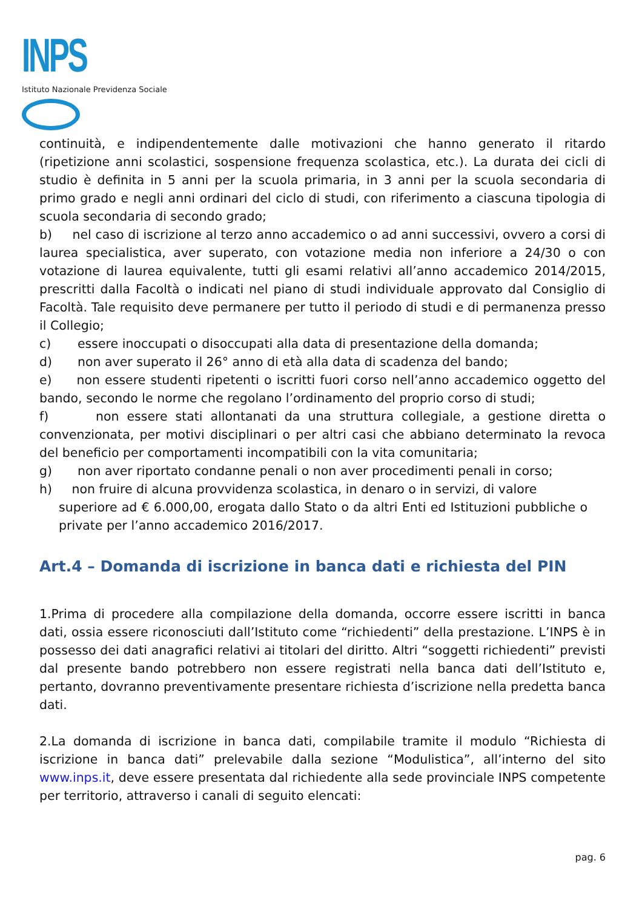INPS
Istituto Nazionale Previdenza Sociale
continuità, e indipendentemente dalle motivazioni che hanno generato il ritardo (ripetizione anni scolastici, sospensione frequenza scolastica, etc.). La durata dei cicli di studio è definita in 5 anni per la scuola primaria, in 3 anni per la scuola secondaria di primo grado e negli anni ordinari del ciclo di studi, con riferimento a ciascuna tipologia di scuola secondaria di secondo grado;
b) nel caso di iscrizione al terzo anno accademico o ad anni successivi, ovvero a corsi di laurea specialistica, aver superato, con votazione media non inferiore a 24/30 o con votazione di laurea equivalente, tutti gli esami relativi all’anno accademico 2014/2015, prescritti dalla Facoltà o indicati nel piano di studi individuale approvato dal Consiglio di Facoltà. Tale requisito deve permanere per tutto il periodo di studi e di permanenza presso il Collegio;
c) essere inoccupati o disoccupati alla data di presentazione della domanda;
d) non aver superato il 26° anno di età alla data di scadenza del bando;
e) non essere studenti ripetenti o iscritti fuori corso nell’anno accademico oggetto del bando, secondo le norme che regolano l’ordinamento del proprio corso di studi;
f) non essere stati allontanati da una struttura collegiale, a gestione diretta o convenzionata, per motivi disciplinari o per altri casi che abbiano determinato la revoca del beneficio per comportamenti incompatibili con la vita comunitaria;
g) non aver riportato condanne penali o non aver procedimenti penali in corso;
h) non fruire di alcuna provvidenza scolastica, in denaro o in servizi, di valore
superiore ad € 6.000,00, erogata dallo Stato o da altri Enti ed Istituzioni pubbliche o private per l’anno accademico 2016/2017.
Art.4 – Domanda di iscrizione in banca dati e richiesta del PIN
1.Prima di procedere alla compilazione della domanda, occorre essere iscritti in banca dati, ossia essere riconosciuti dall’Istituto come “richiedenti” della prestazione. L’INPS è in possesso dei dati anagrafici relativi ai titolari del diritto. Altri “soggetti richiedenti” previsti dal presente bando potrebbero non essere registrati nella banca dati dell’Istituto e, pertanto, dovranno preventivamente presentare richiesta d’iscrizione nella predetta banca dati.
2.La domanda di iscrizione in banca dati, compilabile tramite il modulo “Richiesta di iscrizione in banca dati” prelevabile dalla sezione “Modulistica”, all’interno del sito www.inps.it, deve essere presentata dal richiedente alla sede provinciale INPS competente per territorio, attraverso i canali di seguito elencati:
pag. 6